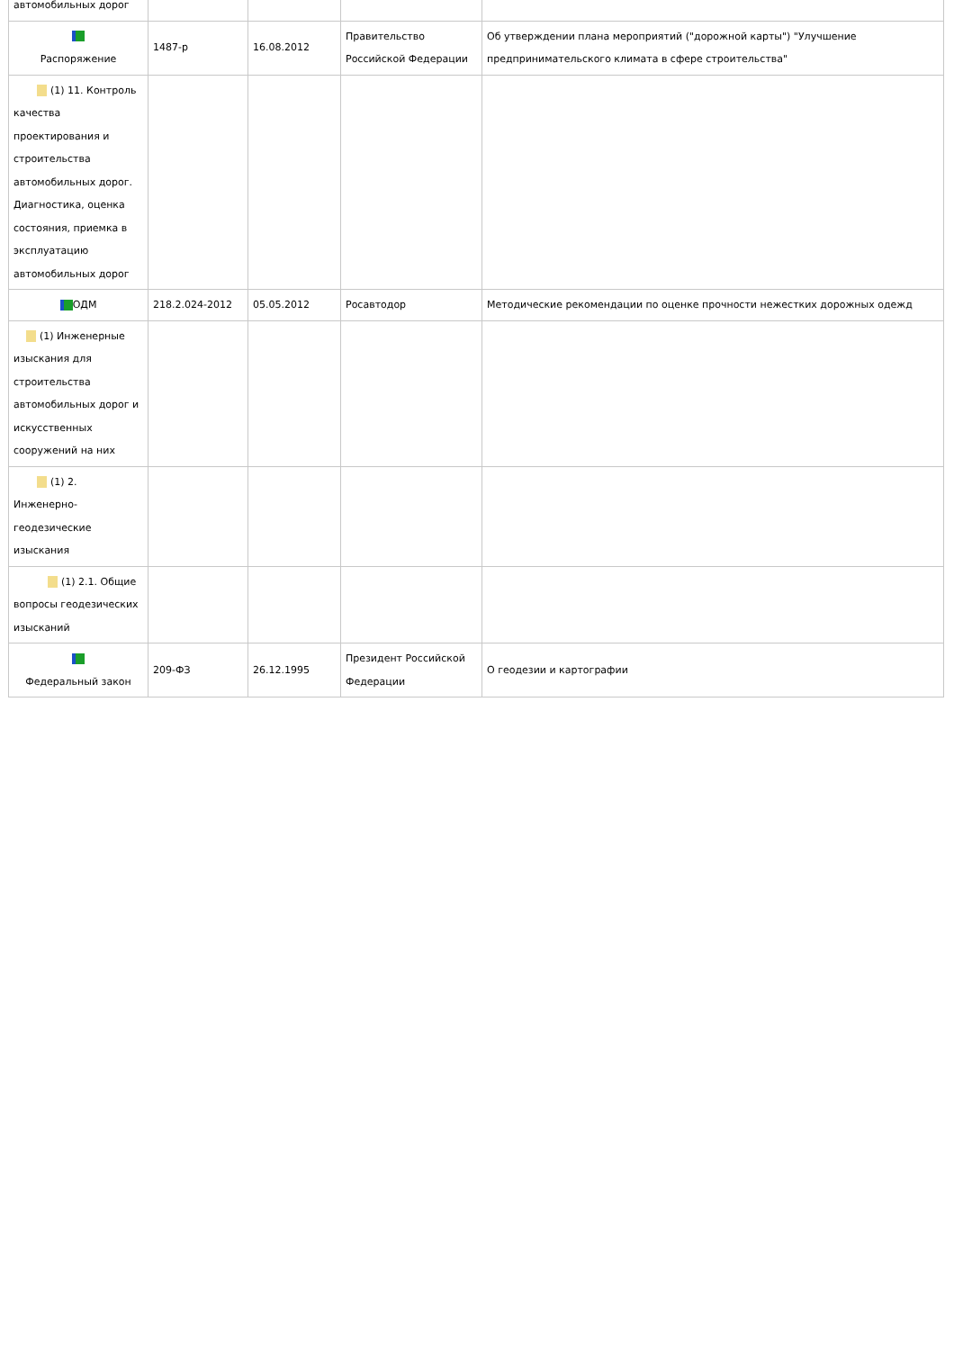| автомобильных дорог | | | | |
| Распоряжение | 1487-р | 16.08.2012 | Правительство Российской Федерации | Об утверждении плана мероприятий ("дорожной карты") "Улучшение предпринимательского климата в сфере строительства" |
| (1) 11. Контроль качества проектирования и строительства автомобильных дорог. Диагностика, оценка состояния, приемка в эксплуатацию автомобильных дорог | | | | |
| ОДМ | 218.2.024-2012 | 05.05.2012 | Росавтодор | Методические рекомендации по оценке прочности нежестких дорожных одежд |
| (1) Инженерные изыскания для строительства автомобильных дорог и искусственных сооружений на них | | | | |
| (1) 2. Инженерно-геодезические изыскания | | | | |
| (1) 2.1. Общие вопросы геодезических изысканий | | | | |
| Федеральный закон | 209-ФЗ | 26.12.1995 | Президент Российской Федерации | О геодезии и картографии |